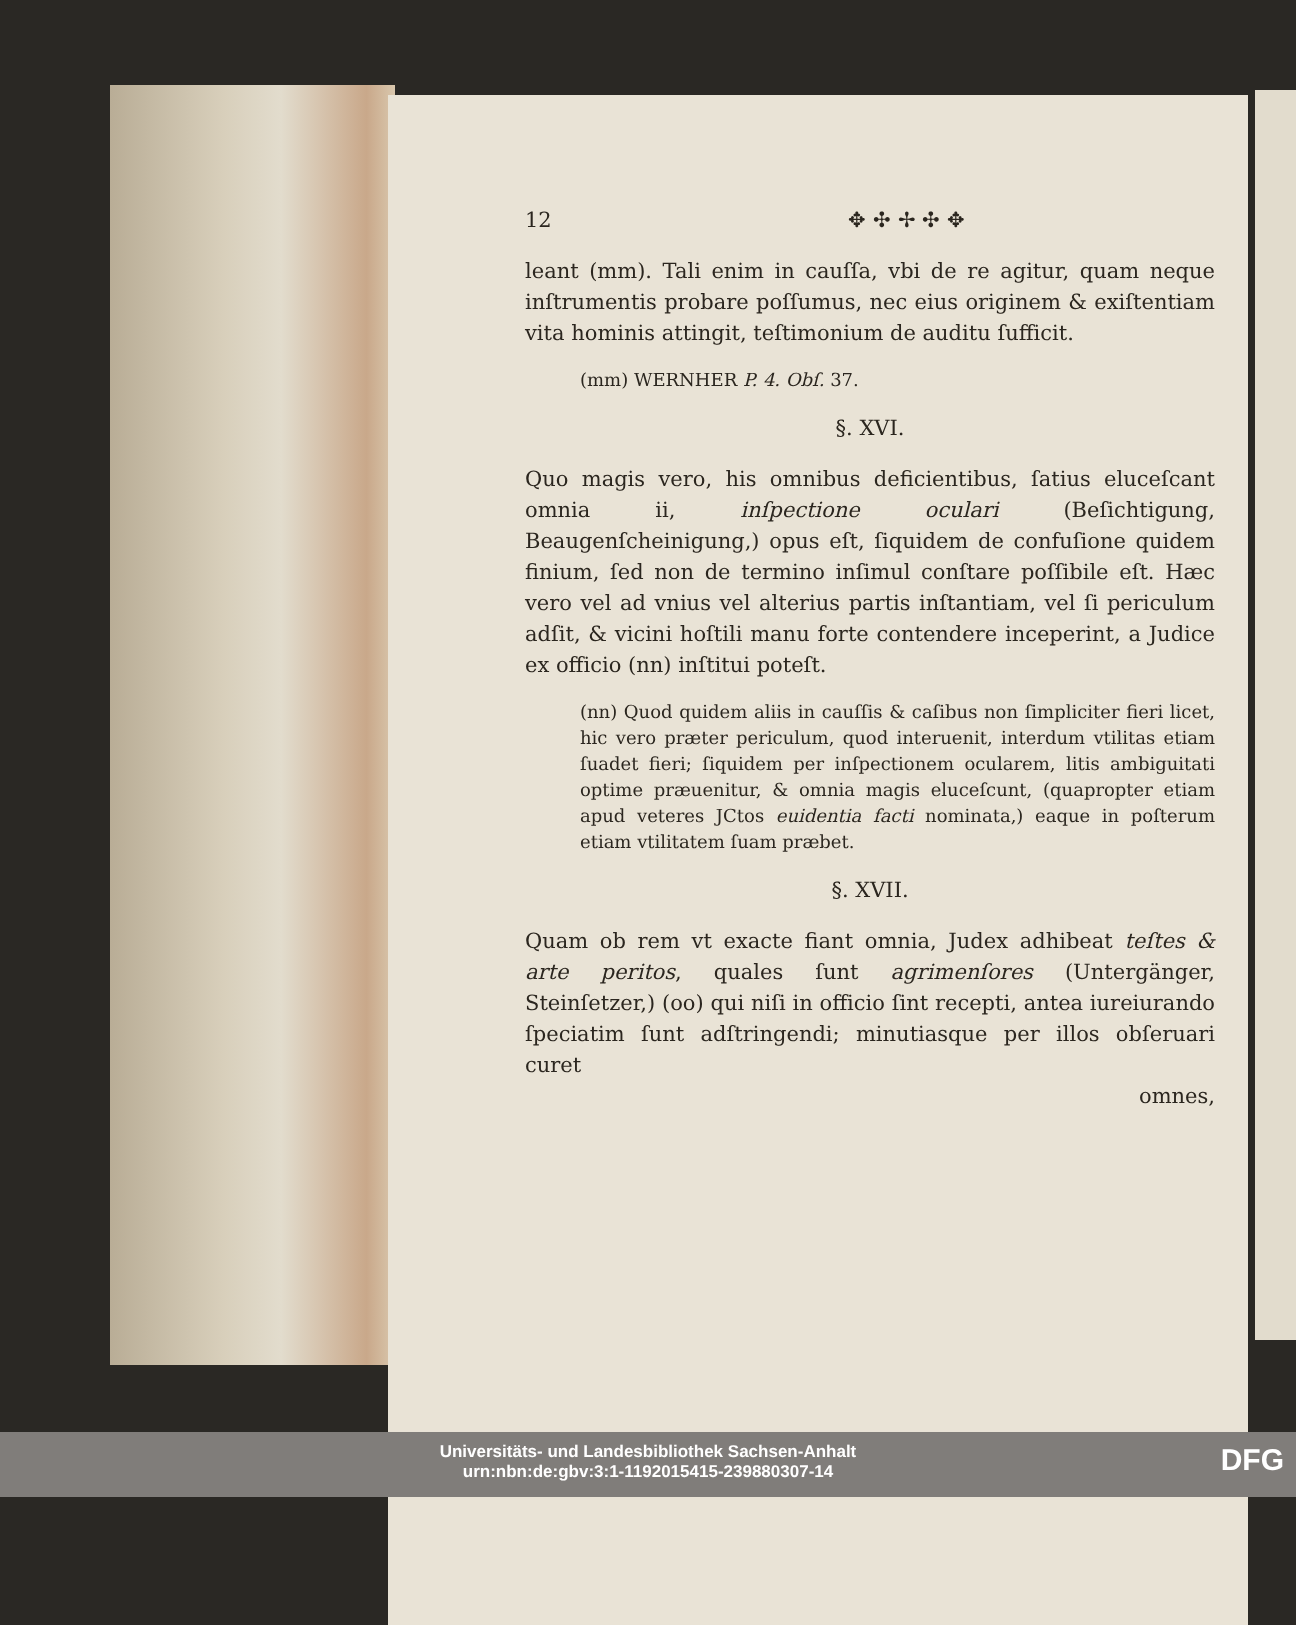12 ✥ ✣ ✢ ✣ ✥
leant (mm). Tali enim in cauſſa, vbi de re agitur, quam neque inſtrumentis probare poſſumus, nec eius originem & exiſtentiam vita hominis attingit, teſtimonium de auditu ſufficit.
(mm) WERNHER P. 4. Obſ. 37.
§. XVI.
Quo magis vero, his omnibus deficientibus, ſatius eluceſcant omnia ii, inſpectione oculari (Beſichtigung, Beaugenſcheinigung,) opus eſt, ſiquidem de confuſione quidem finium, ſed non de termino inſimul conſtare poſſibile eſt. Hæc vero vel ad vnius vel alterius partis inſtantiam, vel ſi periculum adſit, & vicini hoſtili manu forte contendere inceperint, a Judice ex officio (nn) inſtitui poteſt.
(nn) Quod quidem aliis in cauſſis & caſibus non ſimpliciter fieri licet, hic vero præter periculum, quod interuenit, interdum vtilitas etiam ſuadet fieri; ſiquidem per inſpectionem ocularem, litis ambiguitati optime præuenitur, & omnia magis eluceſcunt, (quapropter etiam apud veteres JCtos euidentia facti nominata,) eaque in poſterum etiam vtilitatem ſuam præbet.
§. XVII.
Quam ob rem vt exacte fiant omnia, Judex adhibeat teſtes & arte peritos, quales ſunt agrimenſores (Untergänger, Steinſetzer,) (oo) qui niſi in officio ſint recepti, antea iureiurando ſpeciatim ſunt adſtringendi; minutiasque per illos obſeruari curet
omnes,
Universitäts- und Landesbibliothek Sachsen-Anhalt
urn:nbn:de:gbv:3:1-1192015415-239880307-14
DFG